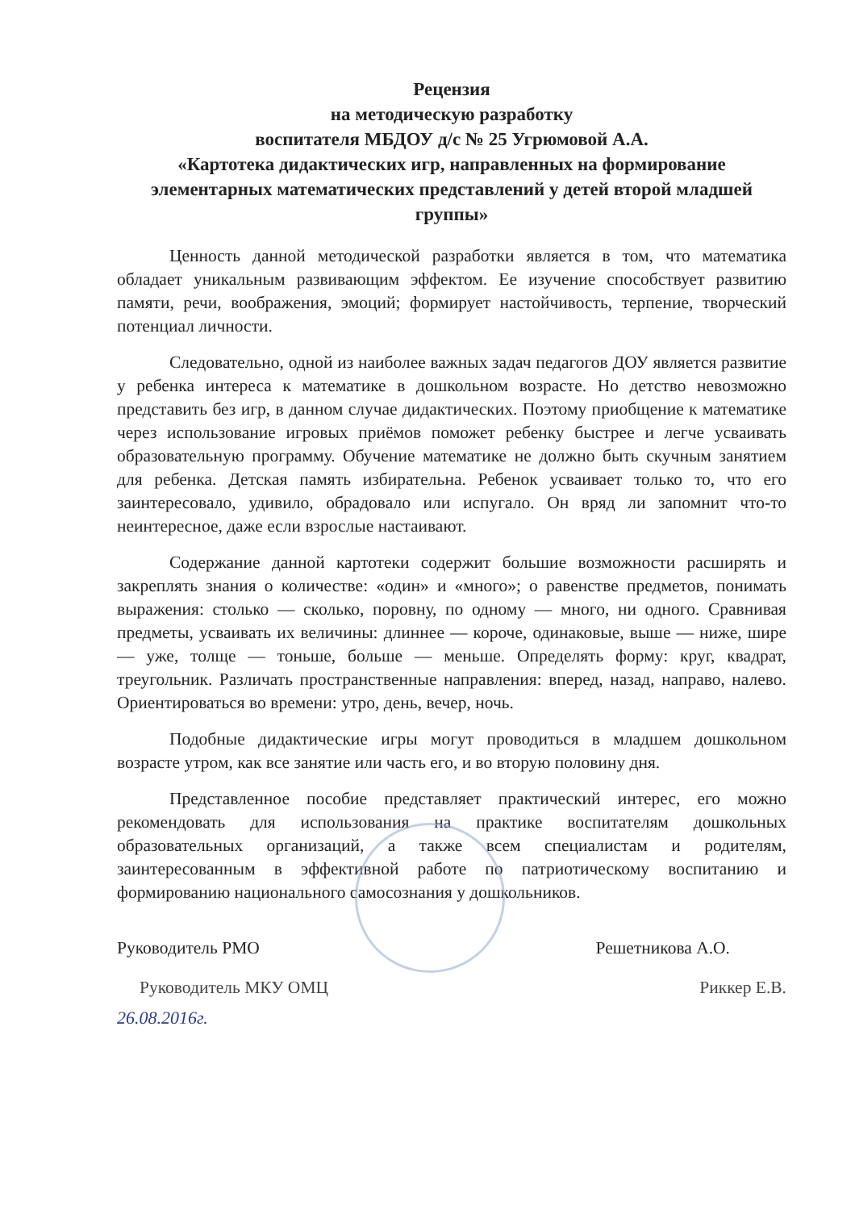Рецензия
на методическую разработку
воспитателя МБДОУ д/с № 25 Угрюмовой А.А.
«Картотека дидактических игр, направленных на формирование элементарных математических представлений у детей второй младшей группы»
Ценность данной методической разработки является в том, что математика обладает уникальным развивающим эффектом. Ее изучение способствует развитию памяти, речи, воображения, эмоций; формирует настойчивость, терпение, творческий потенциал личности.
Следовательно, одной из наиболее важных задач педагогов ДОУ является развитие у ребенка интереса к математике в дошкольном возрасте. Но детство невозможно представить без игр, в данном случае дидактических. Поэтому приобщение к математике через использование игровых приёмов поможет ребенку быстрее и легче усваивать образовательную программу. Обучение математике не должно быть скучным занятием для ребенка. Детская память избирательна. Ребенок усваивает только то, что его заинтересовало, удивило, обрадовало или испугало. Он вряд ли запомнит что-то неинтересное, даже если взрослые настаивают.
Содержание данной картотеки содержит большие возможности расширять и закреплять знания о количестве: «один» и «много»; о равенстве предметов, понимать выражения: столько — сколько, поровну, по одному — много, ни одного. Сравнивая предметы, усваивать их величины: длиннее — короче, одинаковые, выше — ниже, шире — уже, толще — тоньше, больше — меньше. Определять форму: круг, квадрат, треугольник. Различать пространственные направления: вперед, назад, направо, налево. Ориентироваться во времени: утро, день, вечер, ночь.
Подобные дидактические игры могут проводиться в младшем дошкольном возрасте утром, как все занятие или часть его, и во вторую половину дня.
Представленное пособие представляет практический интерес, его можно рекомендовать для использования на практике воспитателям дошкольных образовательных организаций, а также всем специалистам и родителям, заинтересованным в эффективной работе по патриотическому воспитанию и формированию национального самосознания у дошкольников.
Руководитель РМО Решетникова А.О.
Руководитель МКУ ОМЦ Риккер Е.В.
26.08.2016г.